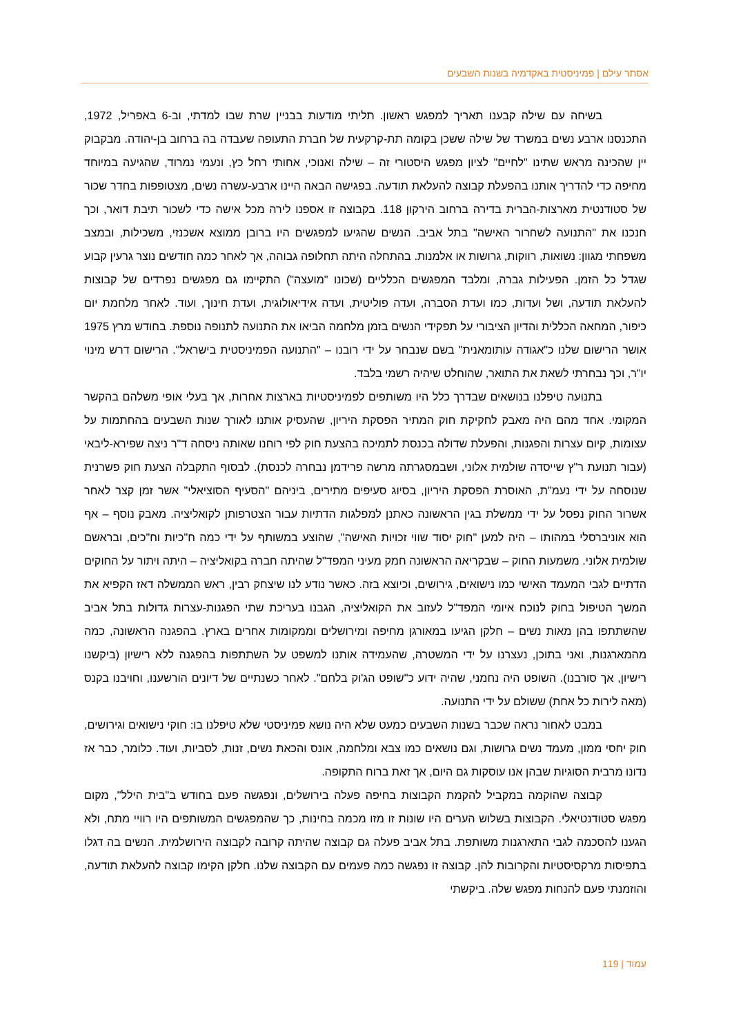אסתר עילם | פמיניסטית באקדמיה בשנות השבעים
בשיחה עם שילה קבענו תאריך למפגש ראשון. תליתי מודעות בבניין שרת שבו למדתי, וב-6 באפריל, 1972, התכנסנו ארבע נשים במשרד של שילה ששכן בקומה תת-קרקעית של חברת התעופה שעבדה בה ברחוב בן-יהודה. מבקבוק יין שהכינה מראש שתינו "לחיים" לציון מפגש היסטורי זה – שילה ואנוכי, אחותי רחל כץ, ונעמי נמרוד, שהגיעה במיוחד מחיפה כדי להדריך אותנו בהפעלת קבוצה להעלאת תודעה. בפגישה הבאה היינו ארבע-עשרה נשים, מצטופפות בחדר שכור של סטודנטית מארצות-הברית בדירה ברחוב הירקון 118. בקבוצה זו אספנו לירה מכל אישה כדי לשכור תיבת דואר, וכך חנכנו את "התנועה לשחרור האישה" בתל אביב. הנשים שהגיעו למפגשים היו ברובן ממוצא אשכנזי, משכילות, ובמצב משפחתי מגוון: נשואות, רווקות, גרושות או אלמנות. בהתחלה היתה תחלופה גבוהה, אך לאחר כמה חודשים נוצר גרעין קבוע שגדל כל הזמן. הפעילות גברה, ומלבד המפגשים הכלליים (שכונו "מועצה") התקיימו גם מפגשים נפרדים של קבוצות להעלאת תודעה, ושל ועדות, כמו ועדת הסברה, ועדה פוליטית, ועדה אידיאולוגית, ועדת חינוך, ועוד. לאחר מלחמת יום כיפור, המחאה הכללית והדיון הציבורי על תפקידי הנשים בזמן מלחמה הביאו את התנועה לתנופה נוספת. בחודש מרץ 1975 אושר הרישום שלנו כ"אגודה עותומאנית" בשם שנבחר על ידי רובנו – "התנועה הפמיניסטית בישראל". הרישום דרש מינוי יו"ר, וכך נבחרתי לשאת את התואר, שהוחלט שיהיה רשמי בלבד.
בתנועה טיפלנו בנושאים שבדרך כלל היו משותפים לפמיניסטיות בארצות אחרות, אך בעלי אופי משלהם בהקשר המקומי. אחד מהם היה מאבק לחקיקת חוק המתיר הפסקת היריון, שהעסיק אותנו לאורך שנות השבעים בהחתמות על עצומות, קיום עצרות והפגנות, והפעלת שדולה בכנסת לתמיכה בהצעת חוק לפי רוחנו שאותה ניסחה ד"ר ניצה שפירא-ליבאי (עבור תנועת ר"ץ שייסדה שולמית אלוני, ושבמסגרתה מרשה פרידמן נבחרה לכנסת). לבסוף התקבלה הצעת חוק פשרנית שנוסחה על ידי נעמ"ת, האוסרת הפסקת היריון, בסיוג סעיפים מתירים, ביניהם "הסעיף הסוציאלי" אשר זמן קצר לאחר אשרור החוק נפסל על ידי ממשלת בגין הראשונה כאתנן למפלגות הדתיות עבור הצטרפותן לקואליציה. מאבק נוסף – אף הוא אוניברסלי במהותו – היה למען "חוק יסוד שווי זכויות האישה", שהוצע במשותף על ידי כמה ח"כיות וח"כים, ובראשם שולמית אלוני. משמעות החוק – שבקריאה הראשונה חמק מעיני המפד"ל שהיתה חברה בקואליציה – היתה ויתור על החוקים הדתיים לגבי המעמד האישי כמו נישואים, גירושים, וכיוצא בזה. כאשר נודע לנו שיצחק רבין, ראש הממשלה דאז הקפיא את המשך הטיפול בחוק לנוכח איומי המפד"ל לעזוב את הקואליציה, הגבנו בעריכת שתי הפגנות-עצרות גדולות בתל אביב שהשתתפו בהן מאות נשים – חלקן הגיעו במאורגן מחיפה ומירושלים וממקומות אחרים בארץ. בהפגנה הראשונה, כמה מהמארגנות, ואני בתוכן, נעצרנו על ידי המשטרה, שהעמידה אותנו למשפט על השתתפות בהפגנה ללא רישיון (ביקשנו רישיון, אך סורבנו). השופט היה נחמני, שהיה ידוע כ"שופט הג'וק בלחם". לאחר כשנתיים של דיונים הורשענו, וחויבנו בקנס (מאה לירות כל אחת) ששולם על ידי התנועה.
במבט לאחור נראה שכבר בשנות השבעים כמעט שלא היה נושא פמיניסטי שלא טיפלנו בו: חוקי נישואים וגירושים, חוק יחסי ממון, מעמד נשים גרושות, וגם נושאים כמו צבא ומלחמה, אונס והכאת נשים, זנות, לסביות, ועוד. כלומר, כבר אז נדונו מרבית הסוגיות שבהן אנו עוסקות גם היום, אך זאת ברוח התקופה.
קבוצה שהוקמה במקביל להקמת הקבוצות בחיפה פעלה בירושלים, ונפגשה פעם בחודש ב"בית הילל", מקום מפגש סטודנטיאלי. הקבוצות בשלוש הערים היו שונות זו מזו מכמה בחינות, כך שהמפגשים המשותפים היו רוויי מתח, ולא הגענו להסכמה לגבי התארגנות משותפת. בתל אביב פעלה גם קבוצה שהיתה קרובה לקבוצה הירושלמית. הנשים בה דגלו בתפיסות מרקסיסטיות והקרובות להן. קבוצה זו נפגשה כמה פעמים עם הקבוצה שלנו. חלקן הקימו קבוצה להעלאת תודעה, והוזמנתי פעם להנחות מפגש שלה. ביקשתי
עמוד | 119